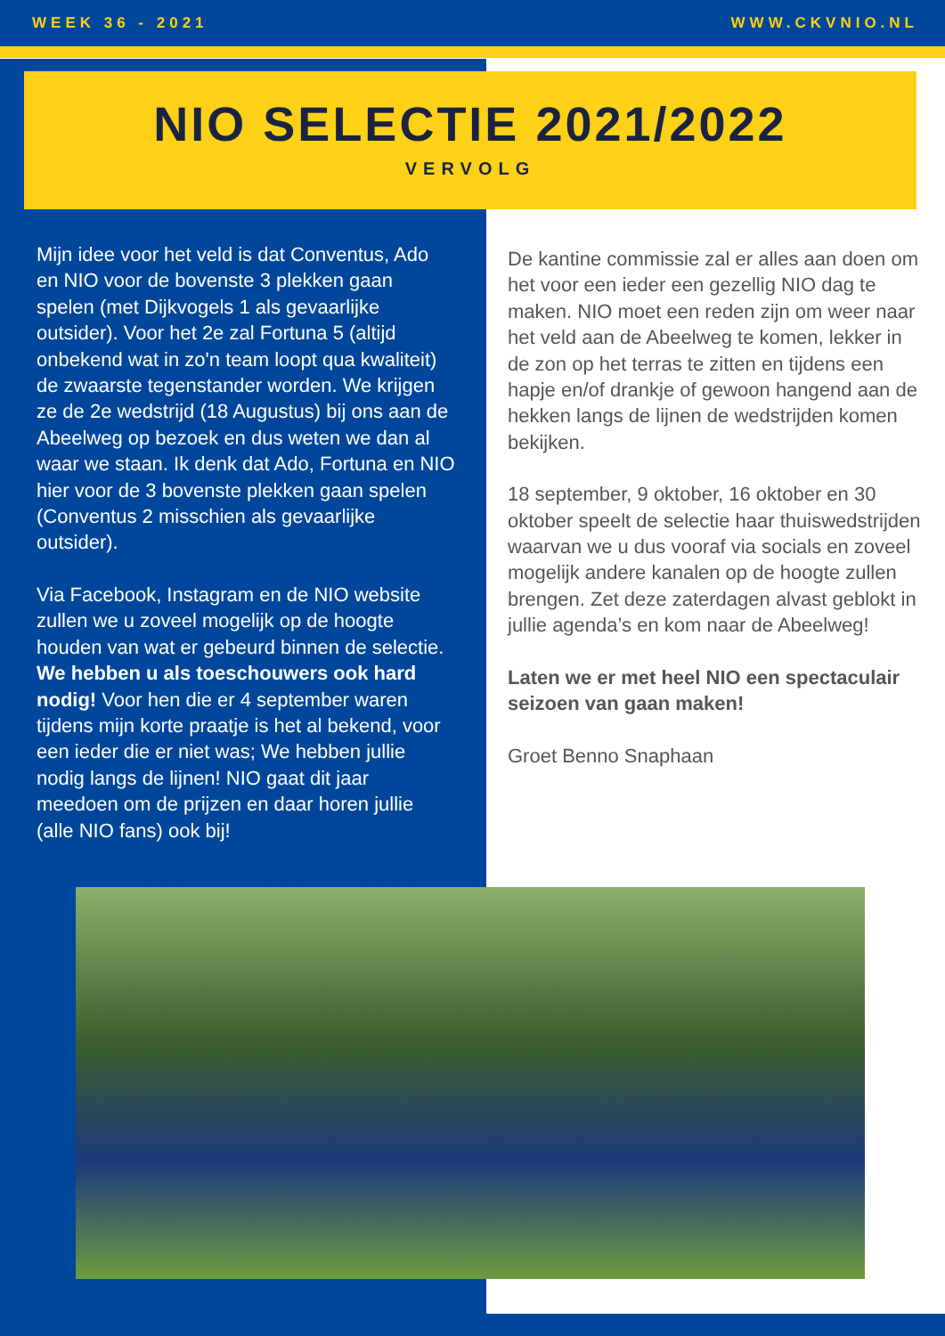WEEK 36 - 2021 WWW.CKVNIO.NL
NIO SELECTIE 2021/2022
VERVOLG
Mijn idee voor het veld is dat Conventus, Ado en NIO voor de bovenste 3 plekken gaan spelen (met Dijkvogels 1 als gevaarlijke outsider). Voor het 2e zal Fortuna 5 (altijd onbekend wat in zo'n team loopt qua kwaliteit) de zwaarste tegenstander worden. We krijgen ze de 2e wedstrijd (18 Augustus) bij ons aan de Abeelweg op bezoek en dus weten we dan al waar we staan. Ik denk dat Ado, Fortuna en NIO hier voor de 3 bovenste plekken gaan spelen (Conventus 2 misschien als gevaarlijke outsider).
Via Facebook, Instagram en de NIO website zullen we u zoveel mogelijk op de hoogte houden van wat er gebeurd binnen de selectie. We hebben u als toeschouwers ook hard nodig! Voor hen die er 4 september waren tijdens mijn korte praatje is het al bekend, voor een ieder die er niet was; We hebben jullie nodig langs de lijnen! NIO gaat dit jaar meedoen om de prijzen en daar horen jullie (alle NIO fans) ook bij!
De kantine commissie zal er alles aan doen om het voor een ieder een gezellig NIO dag te maken. NIO moet een reden zijn om weer naar het veld aan de Abeelweg te komen, lekker in de zon op het terras te zitten en tijdens een hapje en/of drankje of gewoon hangend aan de hekken langs de lijnen de wedstrijden komen bekijken.
18 september, 9 oktober, 16 oktober en 30 oktober speelt de selectie haar thuiswedstrijden waarvan we u dus vooraf via socials en zoveel mogelijk andere kanalen op de hoogte zullen brengen. Zet deze zaterdagen alvast geblokt in jullie agenda’s en kom naar de Abeelweg!
Laten we er met heel NIO een spectaculair seizoen van gaan maken!
Groet Benno Snaphaan